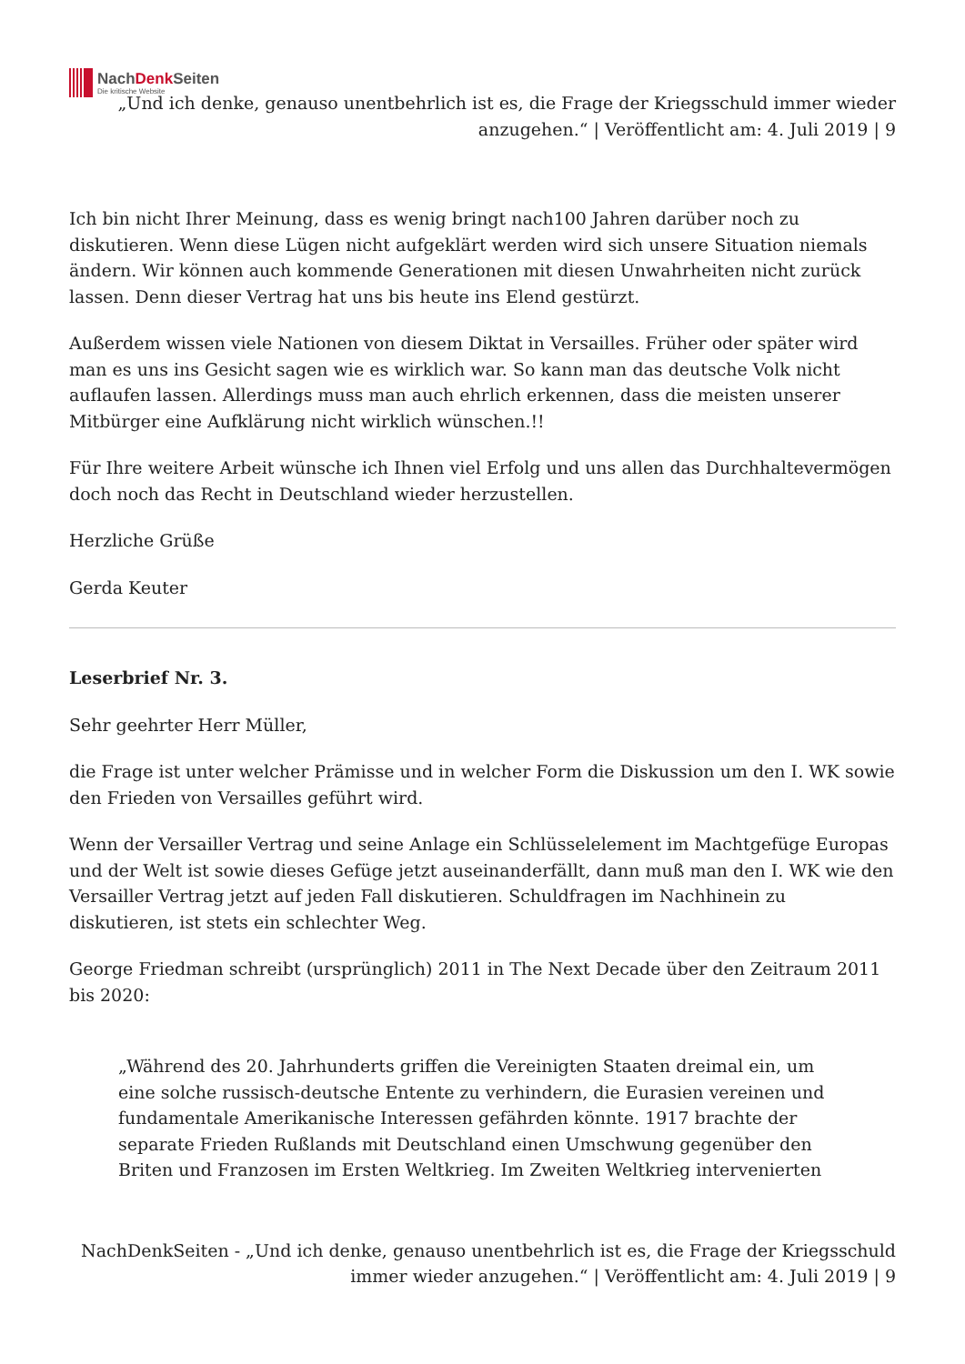NachDenk Seiten
Die kritische Website
„Und ich denke, genauso unentbehrlich ist es, die Frage der Kriegsschuld immer wieder anzugehen.“ | Veröffentlicht am: 4. Juli 2019 | 9
Ich bin nicht Ihrer Meinung, dass es wenig bringt nach100 Jahren darüber noch zu diskutieren. Wenn diese Lügen nicht aufgeklärt werden wird sich unsere Situation niemals ändern. Wir können auch kommende Generationen mit diesen Unwahrheiten nicht zurück lassen. Denn dieser Vertrag hat uns bis heute ins Elend gestürzt.
Außerdem wissen viele Nationen von diesem Diktat in Versailles. Früher oder später wird man es uns ins Gesicht sagen wie es wirklich war. So kann man das deutsche Volk nicht auflaufen lassen. Allerdings muss man auch ehrlich erkennen, dass die meisten unserer Mitbürger eine Aufklärung nicht wirklich wünschen.!!
Für Ihre weitere Arbeit wünsche ich Ihnen viel Erfolg und uns allen das Durchhaltevermögen doch noch das Recht in Deutschland wieder herzustellen.
Herzliche Grüße
Gerda Keuter
Leserbrief Nr. 3.
Sehr geehrter Herr Müller,
die Frage ist unter welcher Prämisse und in welcher Form die Diskussion um den I. WK sowie den Frieden von Versailles geführt wird.
Wenn der Versailler Vertrag und seine Anlage ein Schlüsselelement im Machtgefüge Europas und der Welt ist sowie dieses Gefüge jetzt auseinanderfällt, dann muß man den I. WK wie den Versailler Vertrag jetzt auf jeden Fall diskutieren. Schuldfragen im Nachhinein zu diskutieren, ist stets ein schlechter Weg.
George Friedman schreibt (ursprünglich) 2011 in The Next Decade über den Zeitraum 2011 bis 2020:
„Während des 20. Jahrhunderts griffen die Vereinigten Staaten dreimal ein, um eine solche russisch-deutsche Entente zu verhindern, die Eurasien vereinen und fundamentale Amerikanische Interessen gefährden könnte. 1917 brachte der separate Frieden Rußlands mit Deutschland einen Umschwung gegenüber den Briten und Franzosen im Ersten Weltkrieg. Im Zweiten Weltkrieg intervenierten
NachDenkSeiten - „Und ich denke, genauso unentbehrlich ist es, die Frage der Kriegsschuld immer wieder anzugehen.“ | Veröffentlicht am: 4. Juli 2019 | 9